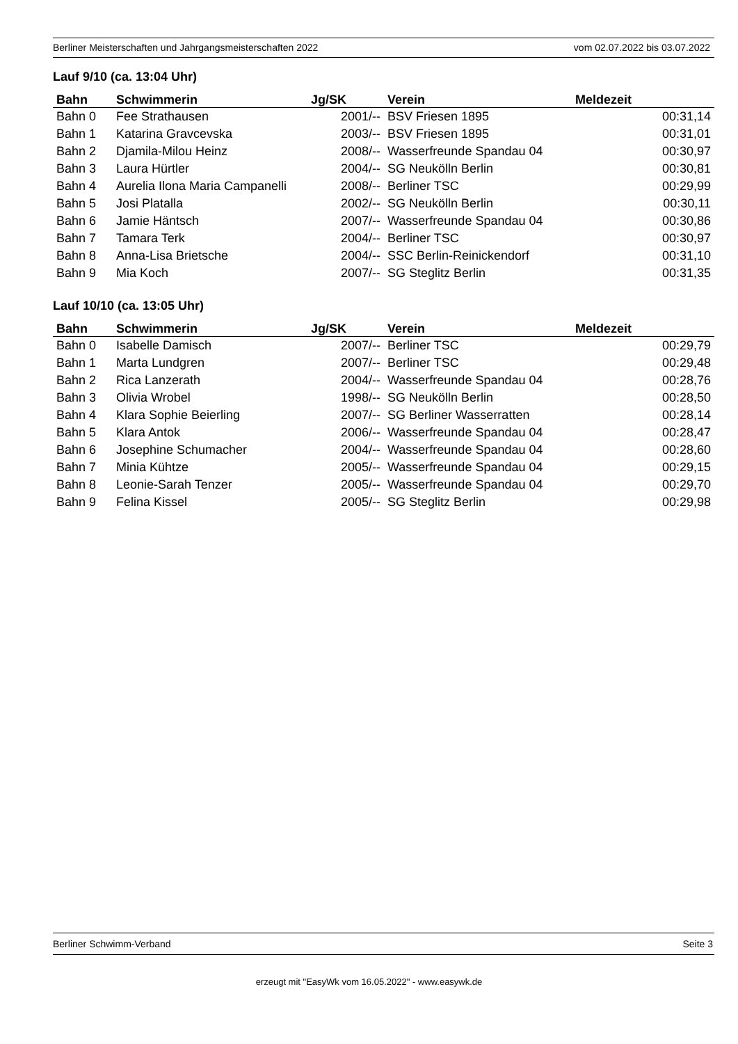Berliner Meisterschaften und Jahrgangsmeisterschaften 2022 vom 02.07.2022 bis 03.07.2022
Lauf 9/10 (ca. 13:04 Uhr)
| Bahn | Schwimmerin | Jg/SK | Verein | Meldezeit |
| --- | --- | --- | --- | --- |
| Bahn 0 | Fee Strathausen | 2001/-- | BSV Friesen 1895 | 00:31,14 |
| Bahn 1 | Katarina Gravcevska | 2003/-- | BSV Friesen 1895 | 00:31,01 |
| Bahn 2 | Djamila-Milou Heinz | 2008/-- | Wasserfreunde Spandau 04 | 00:30,97 |
| Bahn 3 | Laura Hürtler | 2004/-- | SG Neukölln Berlin | 00:30,81 |
| Bahn 4 | Aurelia Ilona Maria Campanelli | 2008/-- | Berliner TSC | 00:29,99 |
| Bahn 5 | Josi Platalla | 2002/-- | SG Neukölln Berlin | 00:30,11 |
| Bahn 6 | Jamie Häntsch | 2007/-- | Wasserfreunde Spandau 04 | 00:30,86 |
| Bahn 7 | Tamara Terk | 2004/-- | Berliner TSC | 00:30,97 |
| Bahn 8 | Anna-Lisa Brietsche | 2004/-- | SSC Berlin-Reinickendorf | 00:31,10 |
| Bahn 9 | Mia Koch | 2007/-- | SG Steglitz Berlin | 00:31,35 |
Lauf 10/10 (ca. 13:05 Uhr)
| Bahn | Schwimmerin | Jg/SK | Verein | Meldezeit |
| --- | --- | --- | --- | --- |
| Bahn 0 | Isabelle Damisch | 2007/-- | Berliner TSC | 00:29,79 |
| Bahn 1 | Marta Lundgren | 2007/-- | Berliner TSC | 00:29,48 |
| Bahn 2 | Rica Lanzerath | 2004/-- | Wasserfreunde Spandau 04 | 00:28,76 |
| Bahn 3 | Olivia Wrobel | 1998/-- | SG Neukölln Berlin | 00:28,50 |
| Bahn 4 | Klara Sophie Beierling | 2007/-- | SG Berliner Wasserratten | 00:28,14 |
| Bahn 5 | Klara Antok | 2006/-- | Wasserfreunde Spandau 04 | 00:28,47 |
| Bahn 6 | Josephine Schumacher | 2004/-- | Wasserfreunde Spandau 04 | 00:28,60 |
| Bahn 7 | Minia Kühtze | 2005/-- | Wasserfreunde Spandau 04 | 00:29,15 |
| Bahn 8 | Leonie-Sarah Tenzer | 2005/-- | Wasserfreunde Spandau 04 | 00:29,70 |
| Bahn 9 | Felina Kissel | 2005/-- | SG Steglitz Berlin | 00:29,98 |
Berliner Schwimm-Verband Seite 3
erzeugt mit "EasyWk vom 16.05.2022" - www.easywk.de